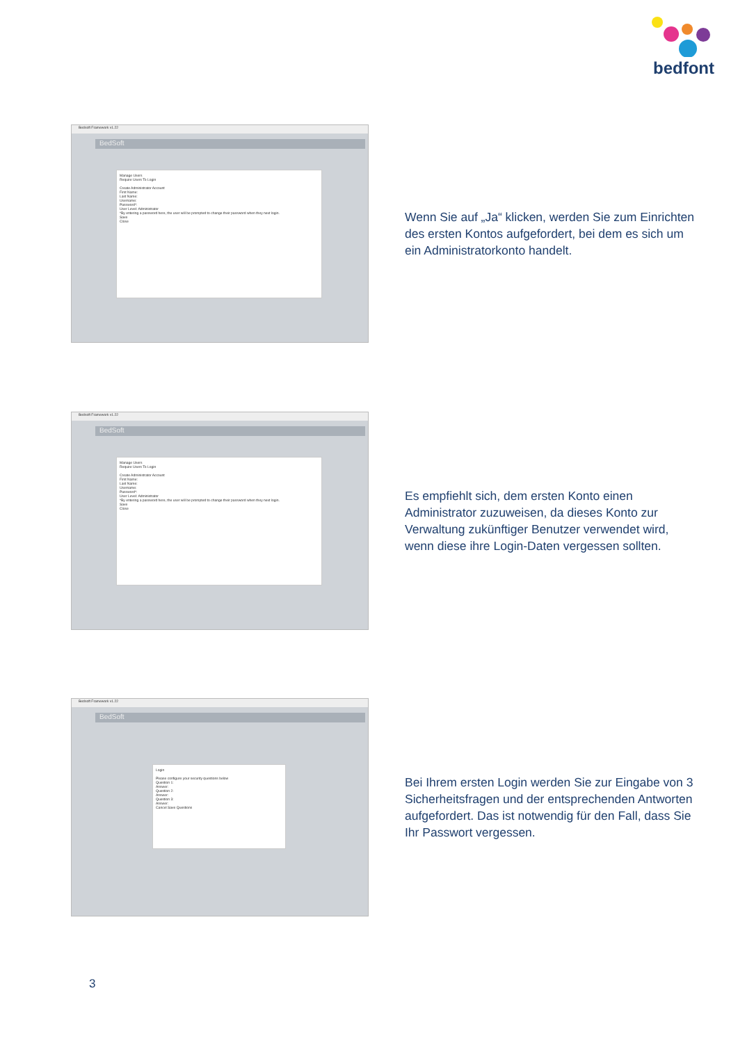bedfont
Bedsoft Framework v1.22
BedSoft
Manage Users
Require Users To Login
Create Administrator Account
First Name:
Last Name:
Username:
Password*:
User Level: Administrator
*By entering a password here, the user will be prompted to change their password when they next login.
Save
Close
Wenn Sie auf „Ja“ klicken, werden Sie zum Einrichten des ersten Kontos aufgefordert, bei dem es sich um ein Administratorkonto handelt.
Bedsoft Framework v1.22
BedSoft
Manage Users
Require Users To Login
Create Administrator Account
First Name:
Last Name:
Username:
Password*:
User Level: Administrator
*By entering a password here, the user will be prompted to change their password when they next login.
Save
Close
Es empfiehlt sich, dem ersten Konto einen Administrator zuzuweisen, da dieses Konto zur Verwaltung zukünftiger Benutzer verwendet wird, wenn diese ihre Login-Daten vergessen sollten.
Bedsoft Framework v1.22
BedSoft
Login
Please configure your security questions below
Question 1:
Answer:
Question 2:
Answer:
Question 3:
Answer:
Cancel Save Questions
Bei Ihrem ersten Login werden Sie zur Eingabe von 3 Sicherheitsfragen und der entsprechenden Antworten aufgefordert. Das ist notwendig für den Fall, dass Sie Ihr Passwort vergessen.
3